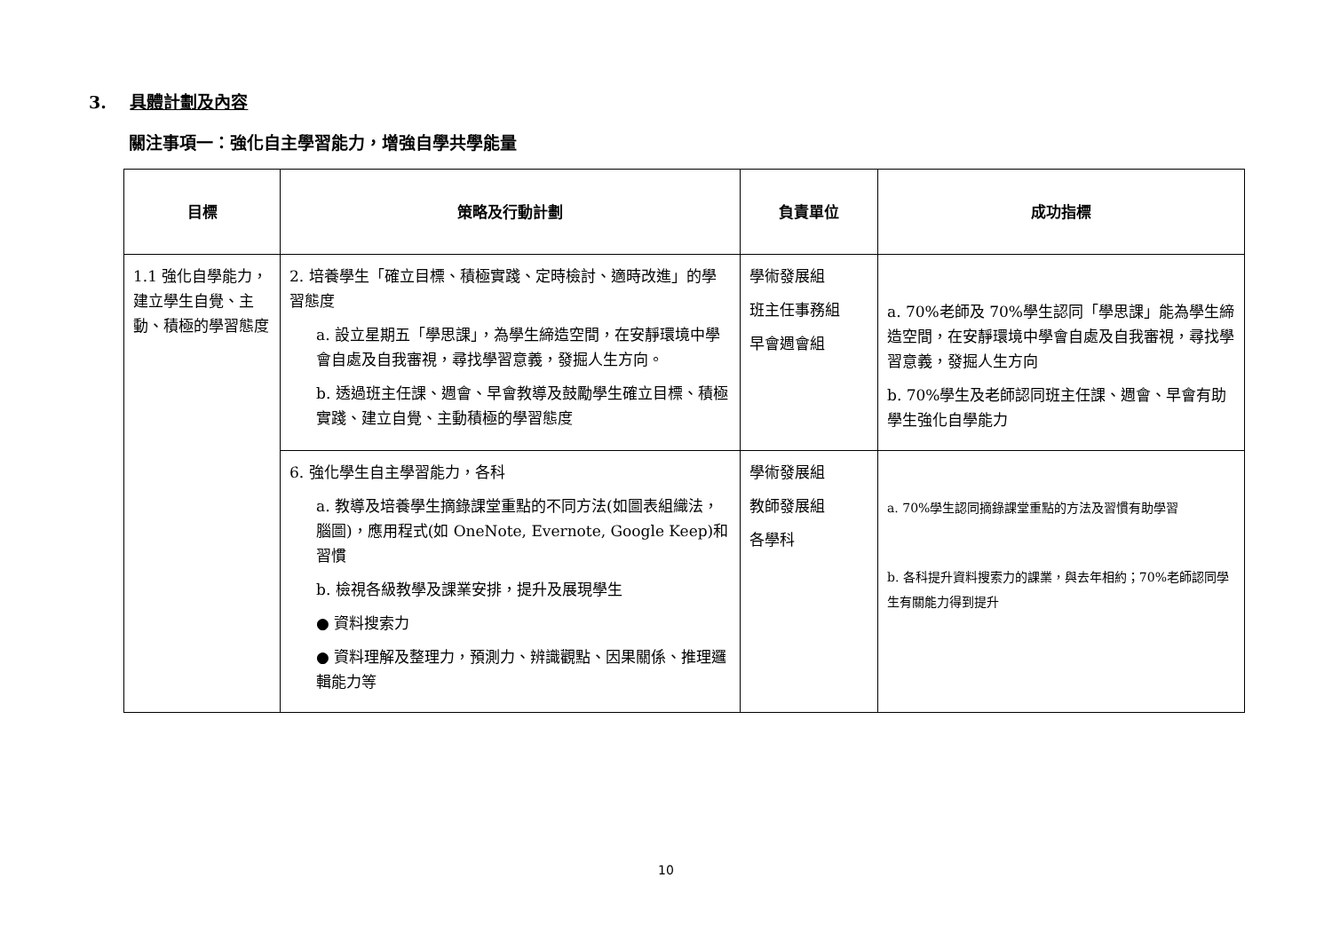3. 具體計劃及內容
關注事項一：強化自主學習能力，增強自學共學能量
| 目標 | 策略及行動計劃 | 負責單位 | 成功指標 |
| --- | --- | --- | --- |
| 1.1 強化自學能力，建立學生自覺、主動、積極的學習態度 | 2. 培養學生「確立目標、積極實踐、定時檢討、適時改進」的學習態度 a. 設立星期五「學思課」，為學生締造空間，在安靜環境中學會自處及自我審視，尋找學習意義，發掘人生方向。 b. 透過班主任課、週會、早會教導及鼓勵學生確立目標、積極實踐、建立自覺、主動積極的學習態度 | 學術發展組 班主任事務組 早會週會組 | a. 70%老師及 70%學生認同「學思課」能為學生締造空間，在安靜環境中學會自處及自我審視，尋找學習意義，發掘人生方向 b. 70%學生及老師認同班主任課、週會、早會有助學生強化自學能力 |
| | 6. 強化學生自主學習能力，各科 a. 教導及培養學生摘錄課堂重點的不同方法(如圖表組織法，腦圖)，應用程式(如 OneNote, Evernote, Google Keep)和習慣 b. 檢視各級教學及課業安排，提升及展現學生 ● 資料搜索力 ● 資料理解及整理力，預測力、辨識觀點、因果關係、推理邏輯能力等 | 學術發展組 教師發展組 各學科 | a. 70%學生認同摘錄課堂重點的方法及習慣有助學習 b. 各科提升資料搜索力的課業，與去年相約；70%老師認同學生有關能力得到提升 |
10